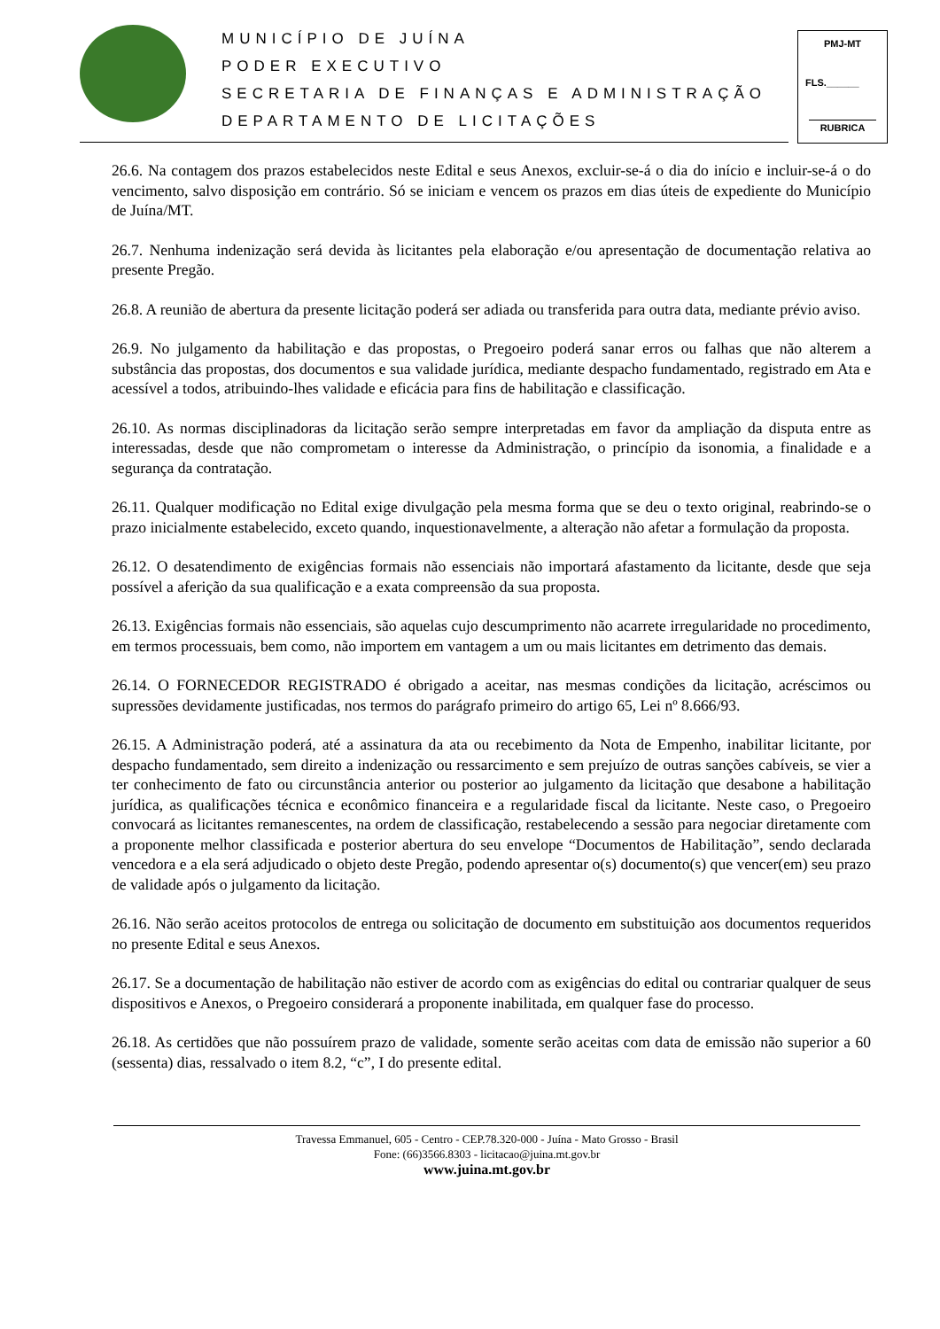MUNICÍPIO DE JUÍNA
PODER EXECUTIVO
SECRETARIA DE FINANÇAS E ADMINISTRAÇÃO
DEPARTAMENTO DE LICITAÇÕES
PMJ-MT
FLS.______
RUBRICA
26.6. Na contagem dos prazos estabelecidos neste Edital e seus Anexos, excluir-se-á o dia do início e incluir-se-á o do vencimento, salvo disposição em contrário. Só se iniciam e vencem os prazos em dias úteis de expediente do Município de Juína/MT.
26.7. Nenhuma indenização será devida às licitantes pela elaboração e/ou apresentação de documentação relativa ao presente Pregão.
26.8. A reunião de abertura da presente licitação poderá ser adiada ou transferida para outra data, mediante prévio aviso.
26.9. No julgamento da habilitação e das propostas, o Pregoeiro poderá sanar erros ou falhas que não alterem a substância das propostas, dos documentos e sua validade jurídica, mediante despacho fundamentado, registrado em Ata e acessível a todos, atribuindo-lhes validade e eficácia para fins de habilitação e classificação.
26.10. As normas disciplinadoras da licitação serão sempre interpretadas em favor da ampliação da disputa entre as interessadas, desde que não comprometam o interesse da Administração, o princípio da isonomia, a finalidade e a segurança da contratação.
26.11. Qualquer modificação no Edital exige divulgação pela mesma forma que se deu o texto original, reabrindo-se o prazo inicialmente estabelecido, exceto quando, inquestionavelmente, a alteração não afetar a formulação da proposta.
26.12. O desatendimento de exigências formais não essenciais não importará afastamento da licitante, desde que seja possível a aferição da sua qualificação e a exata compreensão da sua proposta.
26.13. Exigências formais não essenciais, são aquelas cujo descumprimento não acarrete irregularidade no procedimento, em termos processuais, bem como, não importem em vantagem a um ou mais licitantes em detrimento das demais.
26.14. O FORNECEDOR REGISTRADO é obrigado a aceitar, nas mesmas condições da licitação, acréscimos ou supressões devidamente justificadas, nos termos do parágrafo primeiro do artigo 65, Lei nº 8.666/93.
26.15. A Administração poderá, até a assinatura da ata ou recebimento da Nota de Empenho, inabilitar licitante, por despacho fundamentado, sem direito a indenização ou ressarcimento e sem prejuízo de outras sanções cabíveis, se vier a ter conhecimento de fato ou circunstância anterior ou posterior ao julgamento da licitação que desabone a habilitação jurídica, as qualificações técnica e econômico financeira e a regularidade fiscal da licitante. Neste caso, o Pregoeiro convocará as licitantes remanescentes, na ordem de classificação, restabelecendo a sessão para negociar diretamente com a proponente melhor classificada e posterior abertura do seu envelope “Documentos de Habilitação”, sendo declarada vencedora e a ela será adjudicado o objeto deste Pregão, podendo apresentar o(s) documento(s) que vencer(em) seu prazo de validade após o julgamento da licitação.
26.16. Não serão aceitos protocolos de entrega ou solicitação de documento em substituição aos documentos requeridos no presente Edital e seus Anexos.
26.17. Se a documentação de habilitação não estiver de acordo com as exigências do edital ou contrariar qualquer de seus dispositivos e Anexos, o Pregoeiro considerará a proponente inabilitada, em qualquer fase do processo.
26.18. As certidões que não possuírem prazo de validade, somente serão aceitas com data de emissão não superior a 60 (sessenta) dias, ressalvado o item 8.2, “c”, I do presente edital.
Travessa Emmanuel, 605 - Centro - CEP.78.320-000 - Juína - Mato Grosso - Brasil
Fone: (66)3566.8303 - licitacao@juina.mt.gov.br
www.juina.mt.gov.br